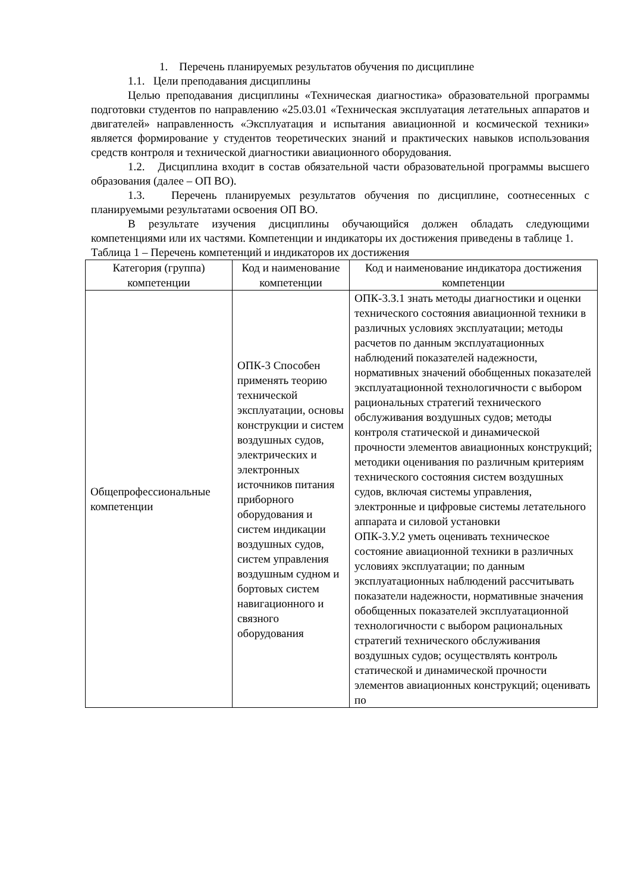1. Перечень планируемых результатов обучения по дисциплине
1.1. Цели преподавания дисциплины
Целью преподавания дисциплины «Техническая диагностика» образовательной программы подготовки студентов по направлению «25.03.01 «Техническая эксплуатация летательных аппаратов и двигателей» направленность «Эксплуатация и испытания авиационной и космической техники» является формирование у студентов теоретических знаний и практических навыков использования средств контроля и технической диагностики авиационного оборудования.
1.2. Дисциплина входит в состав обязательной части образовательной программы высшего образования (далее – ОП ВО).
1.3. Перечень планируемых результатов обучения по дисциплине, соотнесенных с планируемыми результатами освоения ОП ВО.
В результате изучения дисциплины обучающийся должен обладать следующими компетенциями или их частями. Компетенции и индикаторы их достижения приведены в таблице 1.
Таблица 1 – Перечень компетенций и индикаторов их достижения
| Категория (группа) компетенции | Код и наименование компетенции | Код и наименование индикатора достижения компетенции |
| --- | --- | --- |
| Общепрофессиональные компетенции | ОПК-3 Способен применять теорию технической эксплуатации, основы конструкции и систем воздушных судов, электрических и электронных источников питания приборного оборудования и систем индикации воздушных судов, систем управления воздушным судном и бортовых систем навигационного и связного оборудования | ОПК-3.З.1 знать методы диагностики и оценки технического состояния авиационной техники в различных условиях эксплуатации; методы расчетов по данным эксплуатационных наблюдений показателей надежности, нормативных значений обобщенных показателей эксплуатационной технологичности с выбором рациональных стратегий технического обслуживания воздушных судов; методы контроля статической и динамической прочности элементов авиационных конструкций; методики оценивания по различным критериям технического состояния систем воздушных судов, включая системы управления, электронные и цифровые системы летательного аппарата и силовой установки ОПК-3.У.2 уметь оценивать техническое состояние авиационной техники в различных условиях эксплуатации; по данным эксплуатационных наблюдений рассчитывать показатели надежности, нормативные значения обобщенных показателей эксплуатационной технологичности с выбором рациональных стратегий технического обслуживания воздушных судов; осуществлять контроль статической и динамической прочности элементов авиационных конструкций; оценивать по |